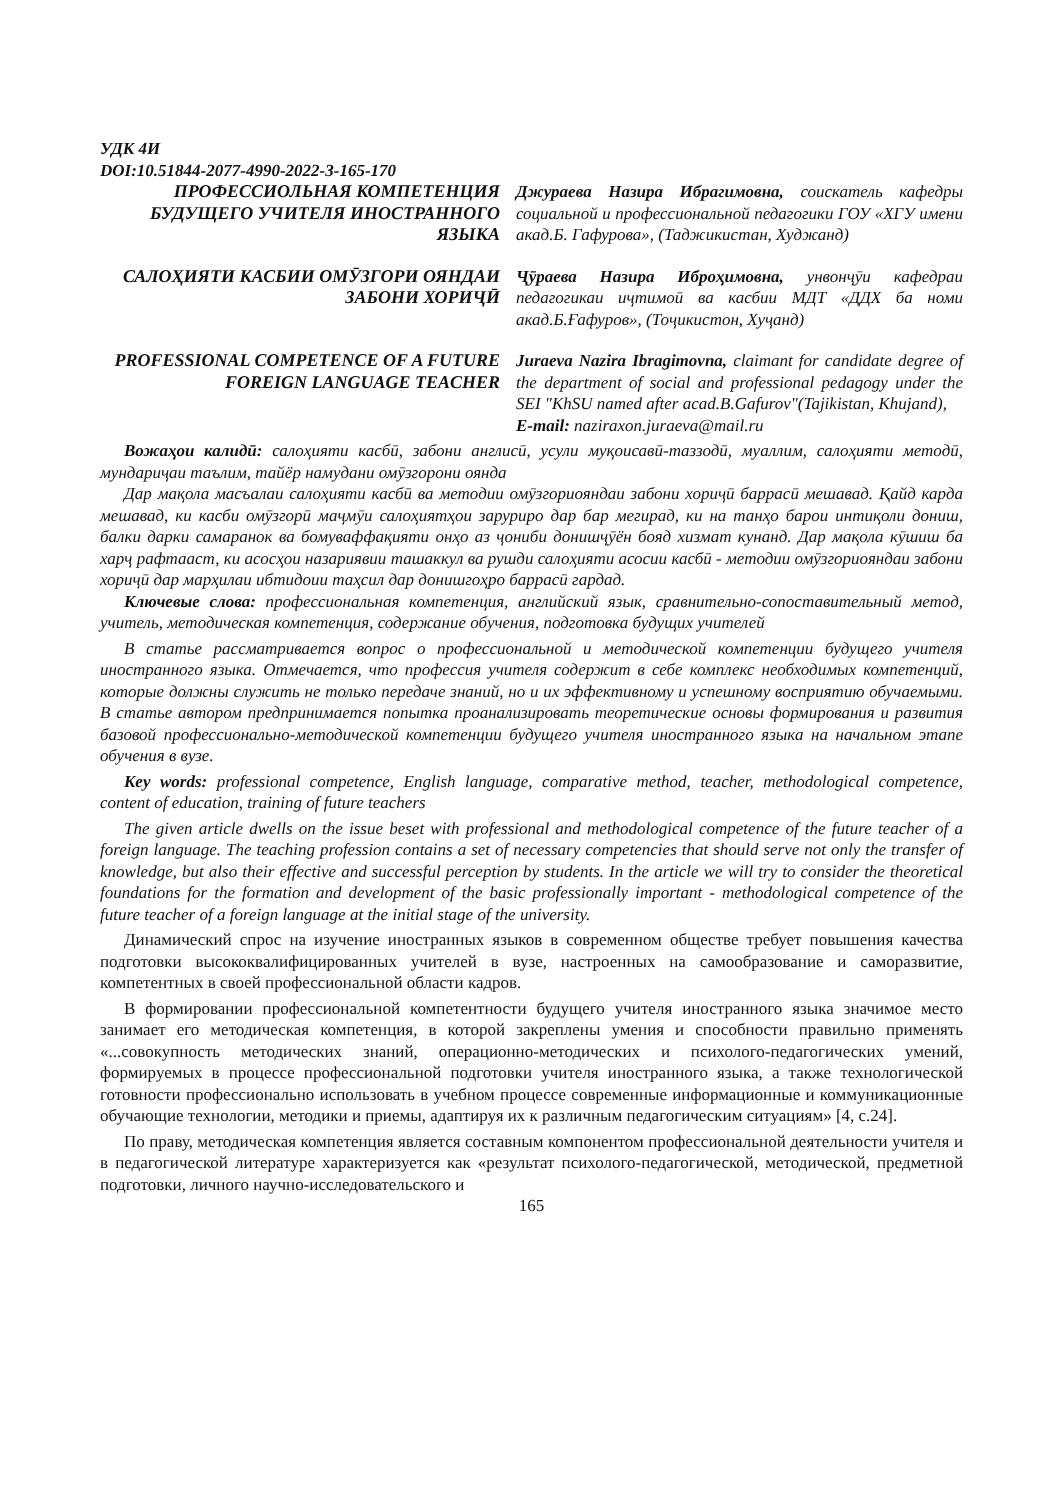УДК 4И
DOI:10.51844-2077-4990-2022-3-165-170
ПРОФЕССИОЛЬНАЯ КОМПЕТЕНЦИЯ БУДУЩЕГО УЧИТЕЛЯ ИНОСТРАННОГО ЯЗЫКА
Джураева Назира Ибрагимовна, соискатель кафедры социальной и профессиональной педагогики ГОУ «ХГУ имени акад.Б. Гафурова», (Таджикистан, Худжанд)
САЛОҲИЯТИ КАСБИИ ОМӮЗГОРИ ОЯНДАИ ЗАБОНИ ХОРИҶӢ
Ҷӯраева Назира Иброҳимовна, унвонҷӯи кафедраи педагогикаи иҷтимоӣ ва касбии МДТ «ДДХ ба номи акад.Б.Ғафуров», (Тоҷикистон, Хуҷанд)
PROFESSIONAL COMPETENCE OF A FUTURE FOREIGN LANGUAGE TEACHER
Juraeva Nazira Ibragimovna, claimant for candidate degree of the department of social and professional pedagogy under the SEI "KhSU named after acad.B.Gafurov"(Tajikistan, Khujand),
E-mail: naziraxon.juraeva@mail.ru
Вожаҳои калидӣ: салоҳияти касбӣ, забони англисӣ, усули муқоисавӣ-таззодӣ, муаллим, салоҳияти методӣ, мундариҷаи таълим, тайёр намудани омӯзгорони оянда
Дар мақола масъалаи салоҳияти касбӣ ва методии омӯзгориояндаи забони хориҷӣ баррасӣ мешавад. Қайд карда мешавад, ки касби омӯзгорӣ маҷмӯи салоҳиятҳои заруриро дар бар мегирад, ки на танҳо барои интиқоли дониш, балки дарки самаранок ва бомуваффақияти онҳо аз ҷониби донишҷӯён бояд хизмат кунанд. Дар мақола кӯшиш ба харҷ рафтааст, ки асосҳои назариявии ташаккул ва рушди салоҳияти асосии касбӣ - методии омӯзгориояндаи забони хориҷӣ дар марҳилаи ибтидоии таҳсил дар донишгоҳро баррасӣ гардад.
Ключевые слова: профессиональная компетенция, английский язык, сравнительно-сопоставительный метод, учитель, методическая компетенция, содержание обучения, подготовка будущих учителей
В статье рассматривается вопрос о профессиональной и методической компетенции будущего учителя иностранного языка. Отмечается, что профессия учителя содержит в себе комплекс необходимых компетенций, которые должны служить не только передаче знаний, но и их эффективному и успешному восприятию обучаемыми. В статье автором предпринимается попытка проанализировать теоретические основы формирования и развития базовой профессионально-методической компетенции будущего учителя иностранного языка на начальном этапе обучения в вузе.
Key words: professional competence, English language, comparative method, teacher, methodological competence, content of education, training of future teachers
The given article dwells on the issue beset with professional and methodological competence of the future teacher of a foreign language. The teaching profession contains a set of necessary competencies that should serve not only the transfer of knowledge, but also their effective and successful perception by students. In the article we will try to consider the theoretical foundations for the formation and development of the basic professionally important - methodological competence of the future teacher of a foreign language at the initial stage of the university.
Динамический спрос на изучение иностранных языков в современном обществе требует повышения качества подготовки высококвалифицированных учителей в вузе, настроенных на самообразование и саморазвитие, компетентных в своей профессиональной области кадров.
В формировании профессиональной компетентности будущего учителя иностранного языка значимое место занимает его методическая компетенция, в которой закреплены умения и способности правильно применять «...совокупность методических знаний, операционно-методических и психолого-педагогических умений, формируемых в процессе профессиональной подготовки учителя иностранного языка, а также технологической готовности профессионально использовать в учебном процессе современные информационные и коммуникационные обучающие технологии, методики и приемы, адаптируя их к различным педагогическим ситуациям» [4, с.24].
По праву, методическая компетенция является составным компонентом профессиональной деятельности учителя и в педагогической литературе характеризуется как «результат психолого-педагогической, методической, предметной подготовки, личного научно-исследовательского и
165